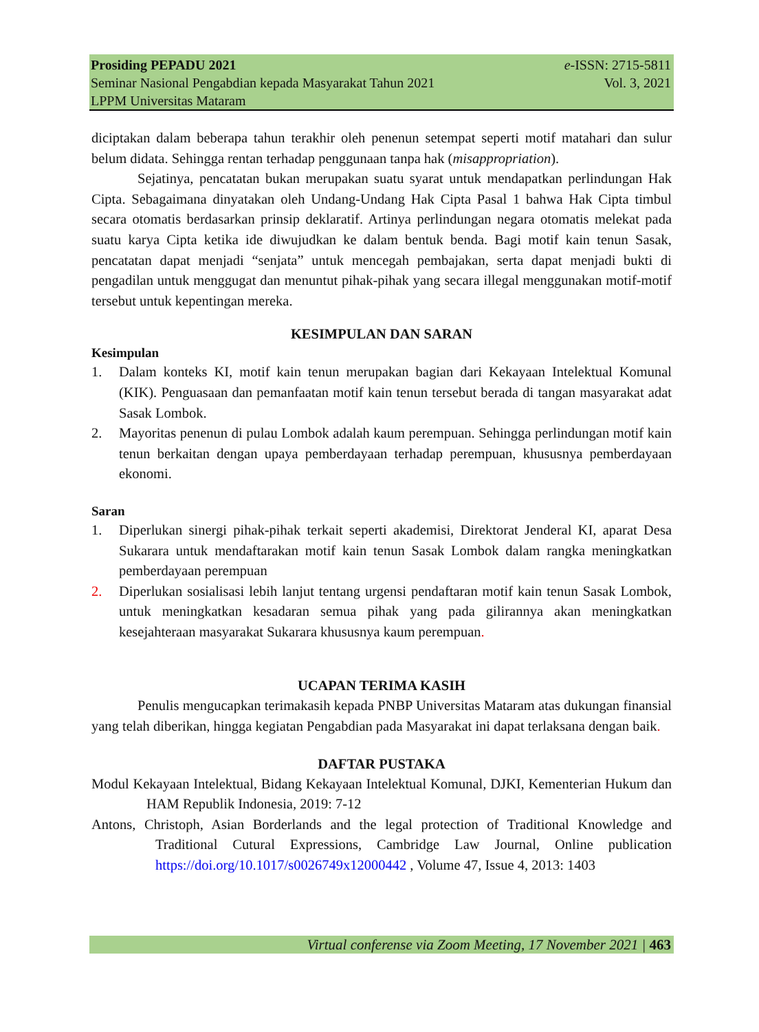Prosiding PEPADU 2021 e-ISSN: 2715-5811
Seminar Nasional Pengabdian kepada Masyarakat Tahun 2021 Vol. 3, 2021
LPPM Universitas Mataram
diciptakan dalam beberapa tahun terakhir oleh penenun setempat seperti motif matahari dan sulur belum didata. Sehingga rentan terhadap penggunaan tanpa hak (misappropriation).
Sejatinya, pencatatan bukan merupakan suatu syarat untuk mendapatkan perlindungan Hak Cipta. Sebagaimana dinyatakan oleh Undang-Undang Hak Cipta Pasal 1 bahwa Hak Cipta timbul secara otomatis berdasarkan prinsip deklaratif. Artinya perlindungan negara otomatis melekat pada suatu karya Cipta ketika ide diwujudkan ke dalam bentuk benda. Bagi motif kain tenun Sasak, pencatatan dapat menjadi “senjata” untuk mencegah pembajakan, serta dapat menjadi bukti di pengadilan untuk menggugat dan menuntut pihak-pihak yang secara illegal menggunakan motif-motif tersebut untuk kepentingan mereka.
KESIMPULAN DAN SARAN
Kesimpulan
1. Dalam konteks KI, motif kain tenun merupakan bagian dari Kekayaan Intelektual Komunal (KIK). Penguasaan dan pemanfaatan motif kain tenun tersebut berada di tangan masyarakat adat Sasak Lombok.
2. Mayoritas penenun di pulau Lombok adalah kaum perempuan. Sehingga perlindungan motif kain tenun berkaitan dengan upaya pemberdayaan terhadap perempuan, khususnya pemberdayaan ekonomi.
Saran
1. Diperlukan sinergi pihak-pihak terkait seperti akademisi, Direktorat Jenderal KI, aparat Desa Sukarara untuk mendaftarakan motif kain tenun Sasak Lombok dalam rangka meningkatkan pemberdayaan perempuan
2. Diperlukan sosialisasi lebih lanjut tentang urgensi pendaftaran motif kain tenun Sasak Lombok, untuk meningkatkan kesadaran semua pihak yang pada gilirannya akan meningkatkan kesejahteraan masyarakat Sukarara khususnya kaum perempuan.
UCAPAN TERIMA KASIH
Penulis mengucapkan terimakasih kepada PNBP Universitas Mataram atas dukungan finansial yang telah diberikan, hingga kegiatan Pengabdian pada Masyarakat ini dapat terlaksana dengan baik.
DAFTAR PUSTAKA
Modul Kekayaan Intelektual, Bidang Kekayaan Intelektual Komunal, DJKI, Kementerian Hukum dan HAM Republik Indonesia, 2019: 7-12
Antons, Christoph, Asian Borderlands and the legal protection of Traditional Knowledge and Traditional Cutural Expressions, Cambridge Law Journal, Online publication https://doi.org/10.1017/s0026749x12000442 , Volume 47, Issue 4, 2013: 1403
Virtual conferense via Zoom Meeting, 17 November 2021 | 463